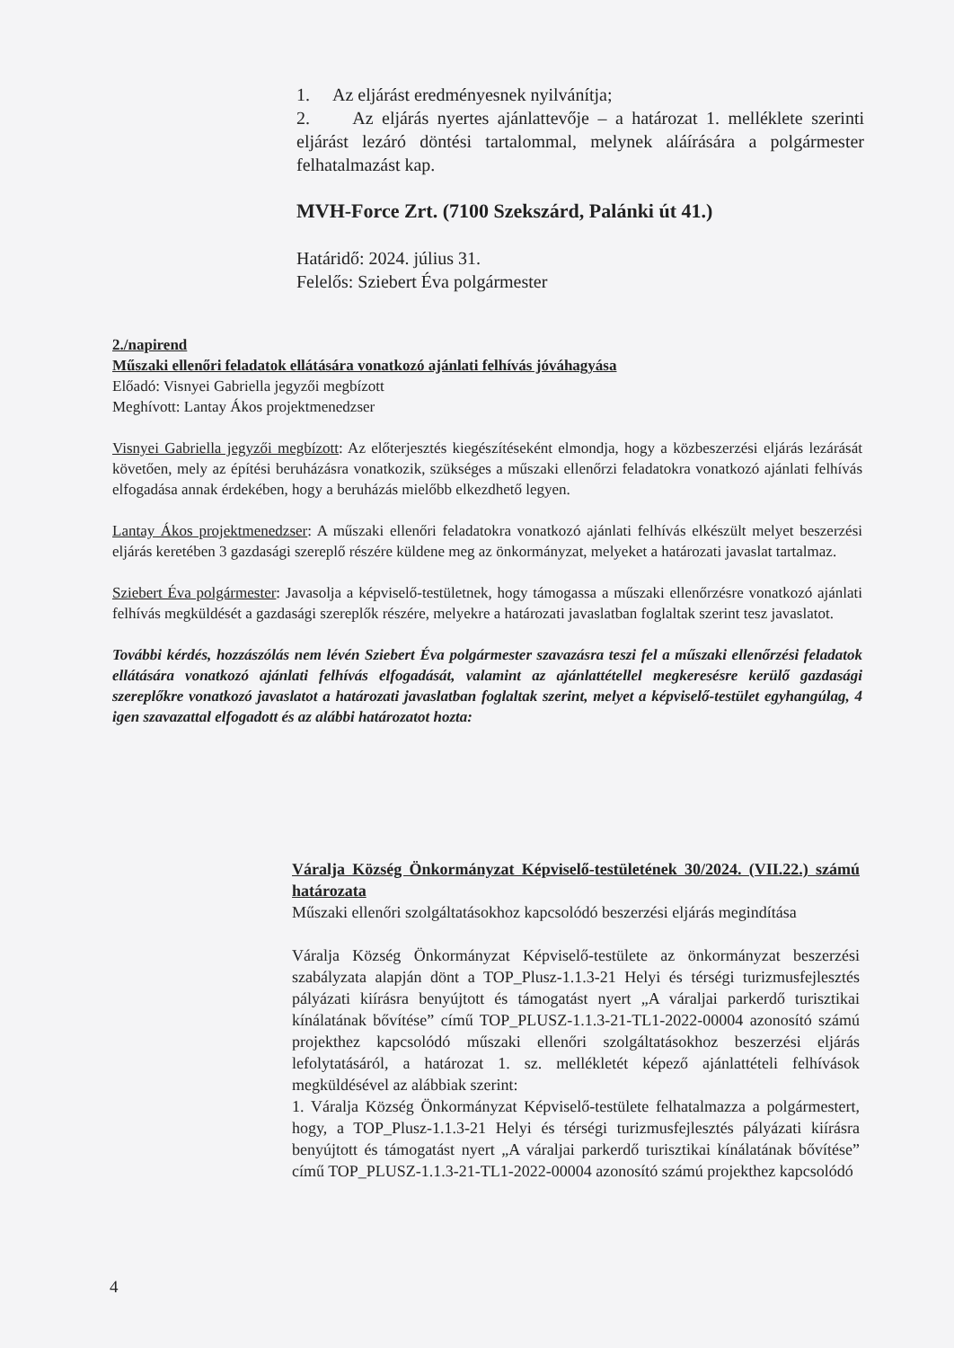1. Az eljárást eredményesnek nyilvánítja;
2. Az eljárás nyertes ajánlattevője – a határozat 1. melléklete szerinti eljárást lezáró döntési tartalommal, melynek aláírására a polgármester felhatalmazást kap.
MVH-Force Zrt. (7100 Szekszárd, Palánki út 41.)
Határidő: 2024. július 31.
Felelős: Sziebert Éva polgármester
2./napirend
Műszaki ellenőri feladatok ellátására vonatkozó ajánlati felhívás jóváhagyása
Előadó: Visnyei Gabriella jegyzői megbízott
Meghívott: Lantay Ákos projektmenedzser
Visnyei Gabriella jegyzői megbízott: Az előterjesztés kiegészítéseként elmondja, hogy a közbeszerzési eljárás lezárását követően, mely az építési beruházásra vonatkozik, szükséges a műszaki ellenőrzi feladatokra vonatkozó ajánlati felhívás elfogadása annak érdekében, hogy a beruházás mielőbb elkezdhető legyen.
Lantay Ákos projektmenedzser: A műszaki ellenőri feladatokra vonatkozó ajánlati felhívás elkészült melyet beszerzési eljárás keretében 3 gazdasági szereplő részére küldene meg az önkormányzat, melyeket a határozati javaslat tartalmaz.
Sziebert Éva polgármester: Javasolja a képviselő-testületnek, hogy támogassa a műszaki ellenőrzésre vonatkozó ajánlati felhívás megküldését a gazdasági szereplők részére, melyekre a határozati javaslatban foglaltak szerint tesz javaslatot.
További kérdés, hozzászólás nem lévén Sziebert Éva polgármester szavazásra teszi fel a műszaki ellenőrzési feladatok ellátására vonatkozó ajánlati felhívás elfogadását, valamint az ajánlattétellel megkeresésre kerülő gazdasági szereplőkre vonatkozó javaslatot a határozati javaslatban foglaltak szerint, melyet a képviselő-testület egyhangúlag, 4 igen szavazattal elfogadott és az alábbi határozatot hozta:
Váralja Község Önkormányzat Képviselő-testületének 30/2024. (VII.22.) számú határozata
Műszaki ellenőri szolgáltatásokhoz kapcsolódó beszerzési eljárás megindítása
Váralja Község Önkormányzat Képviselő-testülete az önkormányzat beszerzési szabályzata alapján dönt a TOP_Plusz-1.1.3-21 Helyi és térségi turizmusfejlesztés pályázati kiírásra benyújtott és támogatást nyert „A váraljai parkerdő turisztikai kínálatának bővítése” című TOP_PLUSZ-1.1.3-21-TL1-2022-00004 azonosító számú projekthez kapcsolódó műszaki ellenőri szolgáltatásokhoz beszerzési eljárás lefolytatásáról, a határozat 1. sz. mellékletét képező ajánlattételi felhívások megküldésével az alábbiak szerint:
1. Váralja Község Önkormányzat Képviselő-testülete felhatalmazza a polgármestert, hogy, a TOP_Plusz-1.1.3-21 Helyi és térségi turizmusfejlesztés pályázati kiírásra benyújtott és támogatást nyert „A váraljai parkerdő turisztikai kínálatának bővítése” című TOP_PLUSZ-1.1.3-21-TL1-2022-00004 azonosító számú projekthez kapcsolódó
4